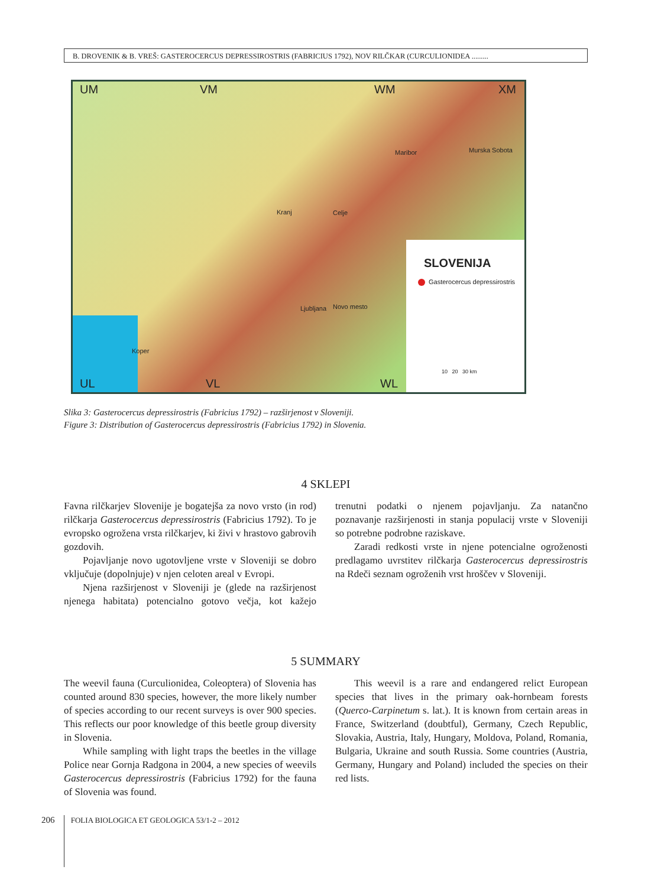B. DROVENIK & B. VREŠ: GASTEROCERCUS DEPRESSIROSTRIS (FABRICIUS 1792), NOV RILČKAR (CURCULIONIDEA .........
UM VM WM XM
UL VL WL
Murska Sobota
Maribor
Ljubljana
Celje
Kranj
Novo mesto
Koper
SLOVENIJA
Gasterocercus depressirostris
10 20 30 km
Slika 3: Gasterocercus depressirostris (Fabricius 1792) – razširjenost v Sloveniji.
Figure 3: Distribution of Gasterocercus depressirostris (Fabricius 1792) in Slovenia.
4 SKLEPI
Favna rilčkarjev Slovenije je bogatejša za novo vrsto (in rod) rilčkarja Gasterocercus depressirostris (Fabricius 1792). To je evropsko ogrožena vrsta rilčkarjev, ki živi v hrastovo gabrovih gozdovih.
Pojavljanje novo ugotovljene vrste v Sloveniji se dobro vključuje (dopolnjuje) v njen celoten areal v Evropi.
Njena razširjenost v Sloveniji je (glede na razširjenost njenega habitata) potencialno gotovo večja, kot kažejo trenutni podatki o njenem pojavljanju. Za natančno poznavanje razširjenosti in stanja populacij vrste v Sloveniji so potrebne podrobne raziskave.
Zaradi redkosti vrste in njene potencialne ogroženosti predlagamo uvrstitev rilčkarja Gasterocercus depressirostris na Rdeči seznam ogroženih vrst hroščev v Sloveniji.
5 SUMMARY
The weevil fauna (Curculionidea, Coleoptera) of Slovenia has counted around 830 species, however, the more likely number of species according to our recent surveys is over 900 species. This reflects our poor knowledge of this beetle group diversity in Slovenia.
While sampling with light traps the beetles in the village Police near Gornja Radgona in 2004, a new species of weevils Gasterocercus depressirostris (Fabricius 1792) for the fauna of Slovenia was found.
This weevil is a rare and endangered relict European species that lives in the primary oak-hornbeam forests (Querco-Carpinetum s. lat.). It is known from certain areas in France, Switzerland (doubtful), Germany, Czech Republic, Slovakia, Austria, Italy, Hungary, Moldova, Poland, Romania, Bulgaria, Ukraine and south Russia. Some countries (Austria, Germany, Hungary and Poland) included the species on their red lists.
206 FOLIA BIOLOGICA ET GEOLOGICA 53/1-2 – 2012